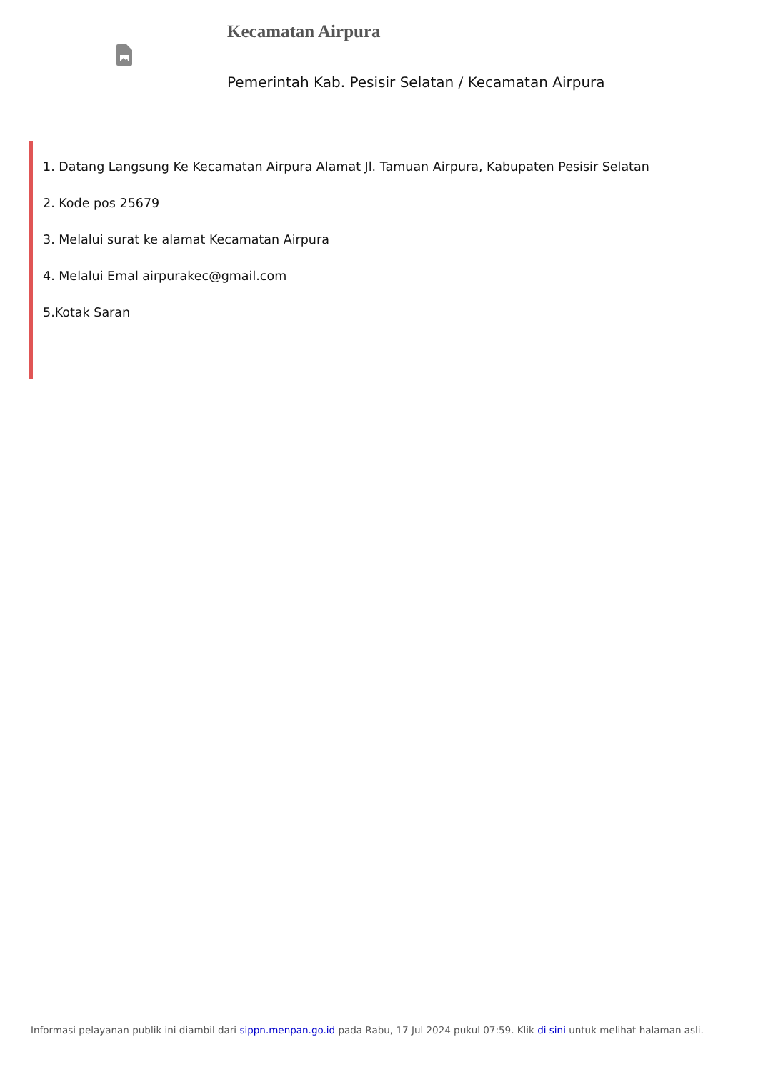Kecamatan Airpura
Pemerintah Kab. Pesisir Selatan / Kecamatan Airpura
1. Datang Langsung Ke Kecamatan Airpura Alamat Jl. Tamuan Airpura, Kabupaten Pesisir Selatan
2. Kode pos 25679
3. Melalui surat ke alamat Kecamatan Airpura
4. Melalui Emal airpurakec@gmail.com
5.Kotak Saran
Informasi pelayanan publik ini diambil dari sippn.menpan.go.id pada Rabu, 17 Jul 2024 pukul 07:59. Klik di sini untuk melihat halaman asli.